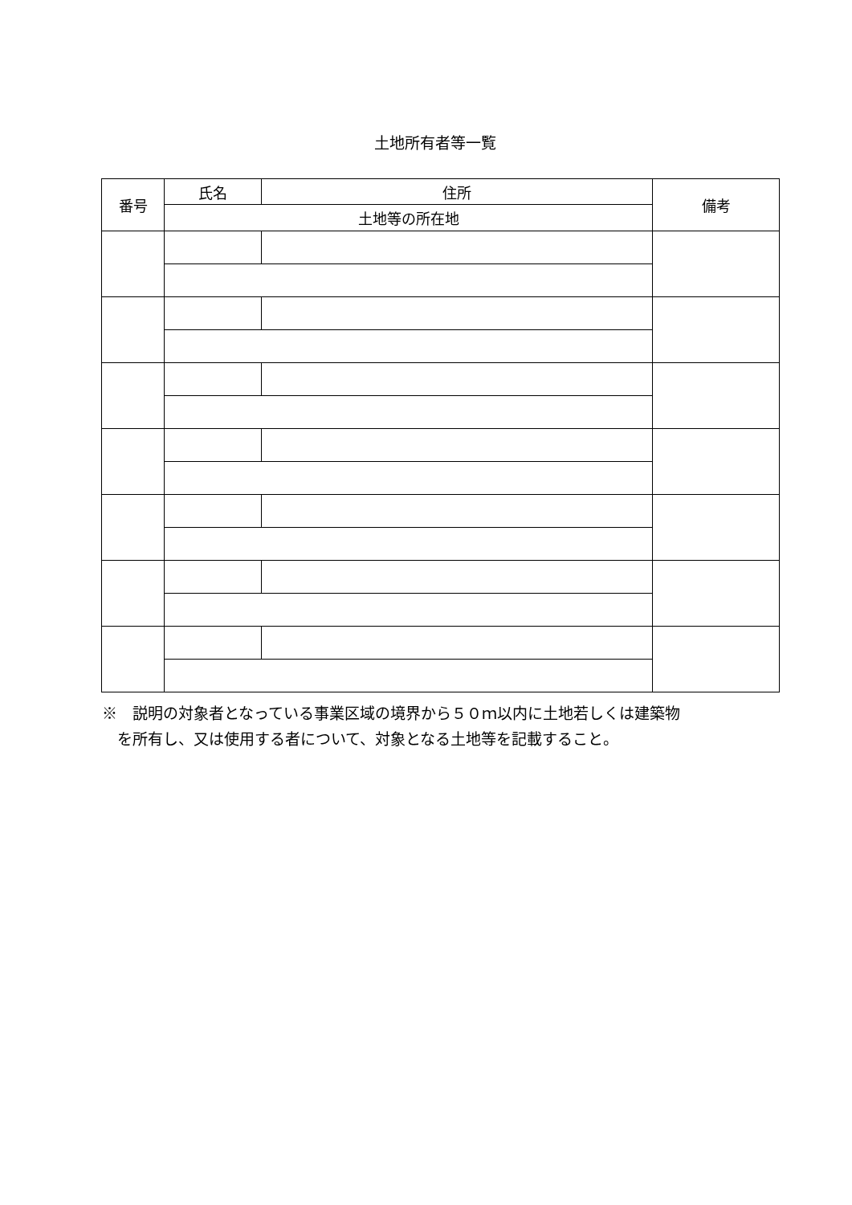土地所有者等一覧
| 番号 | 氏名 | 住所 | 備考 |
| --- | --- | --- | --- |
| | 土地等の所在地 | | |
※　説明の対象者となっている事業区域の境界から５０ｍ以内に土地若しくは建築物
　を所有し、又は使用する者について、対象となる土地等を記載すること。